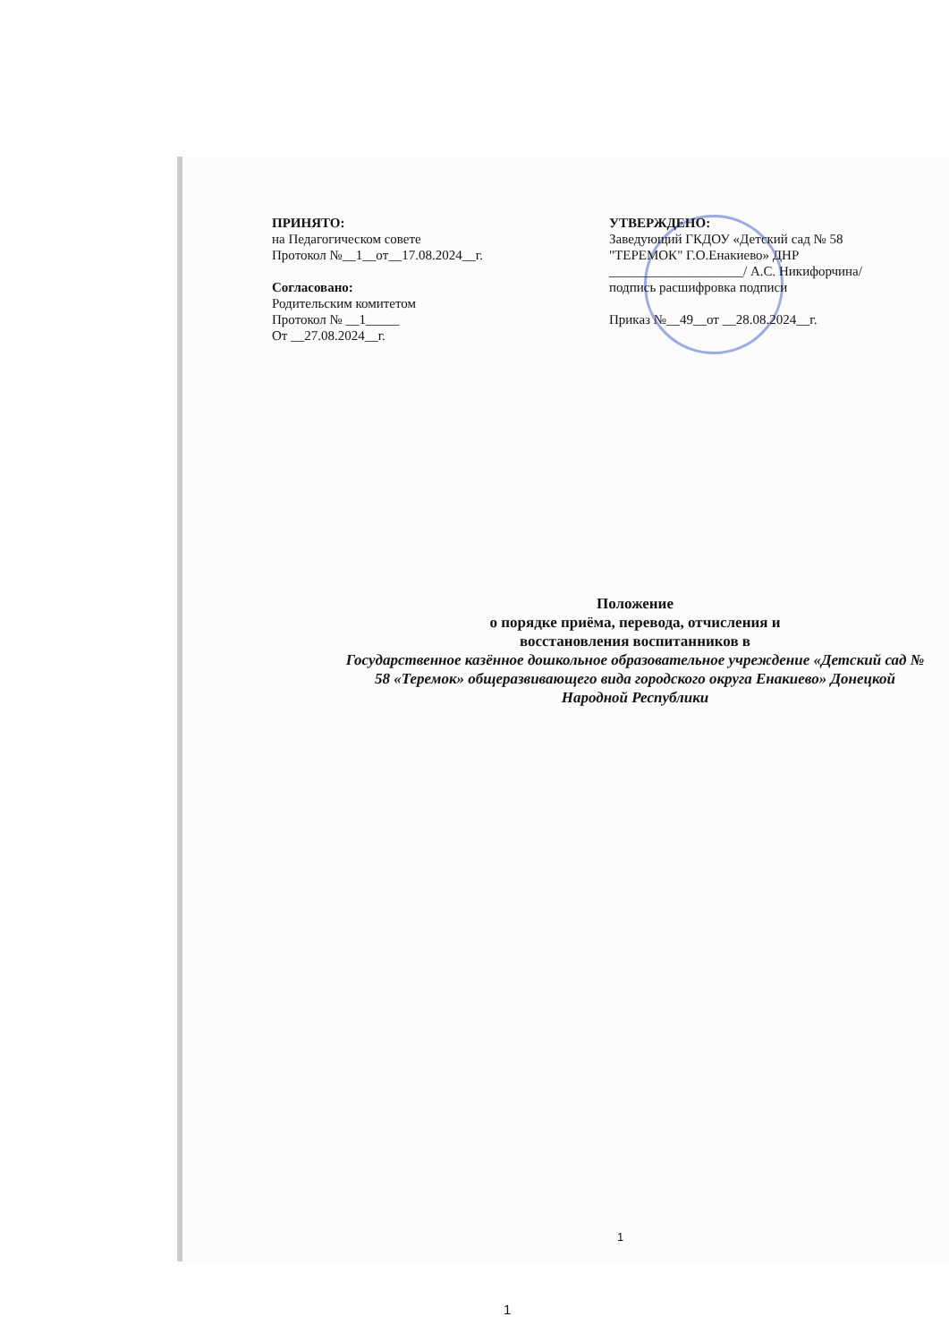ПРИНЯТО:
на Педагогическом совете
Протокол №__1__от__17.08.2024__г.
Согласовано:
Родительским комитетом
Протокол № __1_____
От __27.08.2024__г.
УТВЕРЖДЕНО:
Заведующий ГКДОУ «Детский сад № 58 "ТЕРЕМОК" Г.О.Енакиево» ДНР
____________________/ А.С. Никифорчина/
подпись расшифровка подписи
Приказ №__49__от __28.08.2024__г.
Положение
о порядке приёма, перевода, отчисления и
восстановления воспитанников в
Государственное казённое дошкольное образовательное учреждение «Детский сад № 58 «Теремок» общеразвивающего вида городского округа Енакиево» Донецкой Народной Республики
1
1